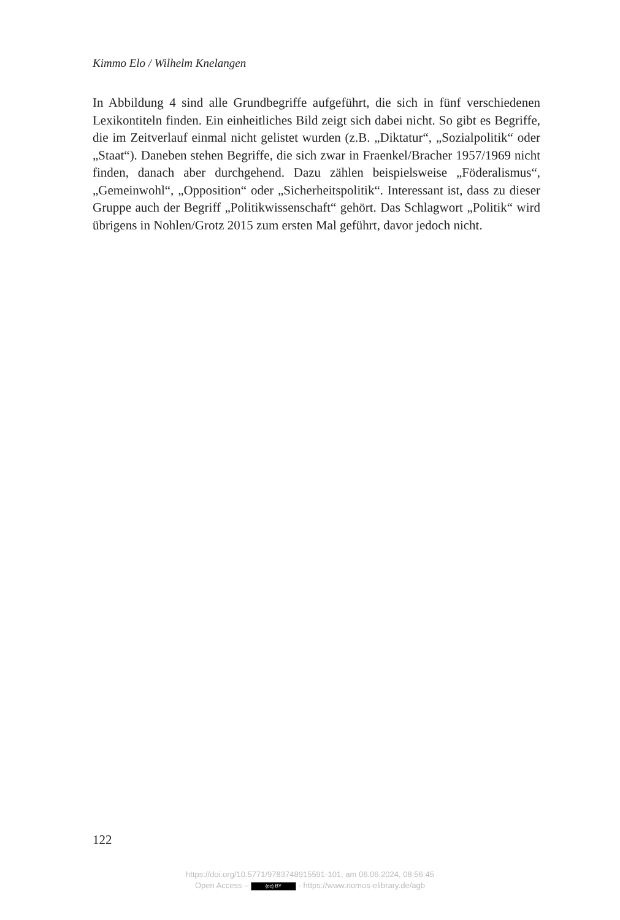Kimmo Elo / Wilhelm Knelangen
In Abbildung 4 sind alle Grundbegriffe aufgeführt, die sich in fünf verschiedenen Lexikontiteln finden. Ein einheitliches Bild zeigt sich dabei nicht. So gibt es Begriffe, die im Zeitverlauf einmal nicht gelistet wurden (z.B. „Diktatur“, „Sozialpolitik“ oder „Staat“). Daneben stehen Begriffe, die sich zwar in Fraenkel/Bracher 1957/1969 nicht finden, danach aber durchgehend. Dazu zählen beispielsweise „Föderalismus“, „Gemeinwohl“, „Opposition“ oder „Sicherheitspolitik“. Interessant ist, dass zu dieser Gruppe auch der Begriff „Politikwissenschaft“ gehört. Das Schlagwort „Politik“ wird übrigens in Nohlen/Grotz 2015 zum ersten Mal geführt, davor jedoch nicht.
122
https://doi.org/10.5771/9783748915591-101, am 06.06.2024, 08:56:45
Open Access – (cc) BY - https://www.nomos-elibrary.de/agb